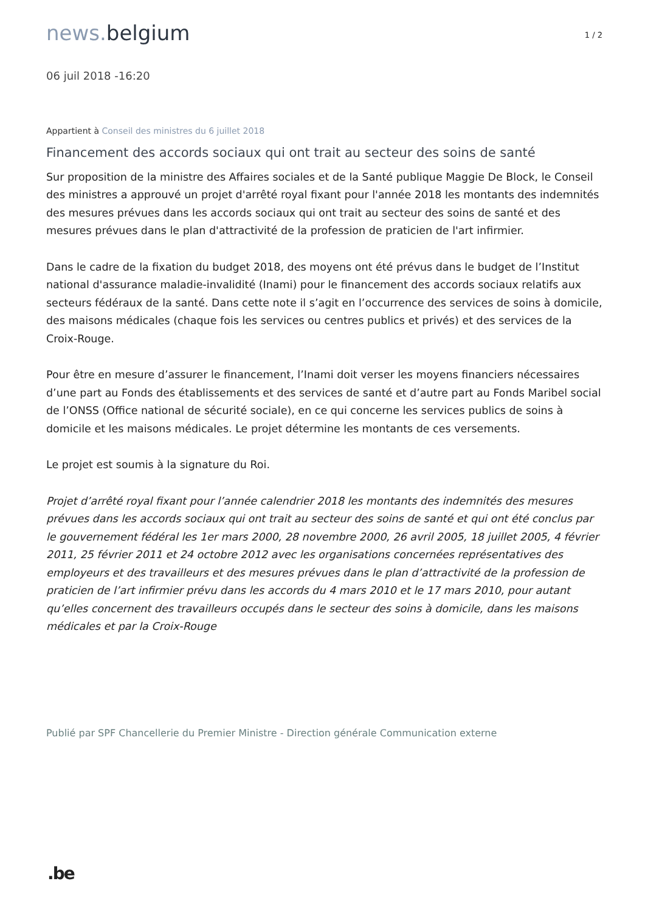news. belgium
1 / 2
06 juil 2018 -16:20
Appartient à Conseil des ministres du 6 juillet 2018
Financement des accords sociaux qui ont trait au secteur des soins de santé
Sur proposition de la ministre des Affaires sociales et de la Santé publique Maggie De Block, le Conseil des ministres a approuvé un projet d'arrêté royal fixant pour l'année 2018 les montants des indemnités des mesures prévues dans les accords sociaux qui ont trait au secteur des soins de santé et des mesures prévues dans le plan d'attractivité de la profession de praticien de l'art infirmier.
Dans le cadre de la fixation du budget 2018, des moyens ont été prévus dans le budget de l’Institut national d'assurance maladie-invalidité (Inami) pour le financement des accords sociaux relatifs aux secteurs fédéraux de la santé. Dans cette note il s’agit en l’occurrence des services de soins à domicile, des maisons médicales (chaque fois les services ou centres publics et privés) et des services de la Croix-Rouge.
Pour être en mesure d’assurer le financement, l’Inami doit verser les moyens financiers nécessaires d’une part au Fonds des établissements et des services de santé et d’autre part au Fonds Maribel social de l’ONSS (Office national de sécurité sociale), en ce qui concerne les services publics de soins à domicile et les maisons médicales. Le projet détermine les montants de ces versements.
Le projet est soumis à la signature du Roi.
Projet d’arrêté royal fixant pour l’année calendrier 2018 les montants des indemnités des mesures prévues dans les accords sociaux qui ont trait au secteur des soins de santé et qui ont été conclus par le gouvernement fédéral les 1er mars 2000, 28 novembre 2000, 26 avril 2005, 18 juillet 2005, 4 février 2011, 25 février 2011 et 24 octobre 2012 avec les organisations concernées représentatives des employeurs et des travailleurs et des mesures prévues dans le plan d’attractivité de la profession de praticien de l’art infirmier prévu dans les accords du 4 mars 2010 et le 17 mars 2010, pour autant qu’elles concernent des travailleurs occupés dans le secteur des soins à domicile, dans les maisons médicales et par la Croix-Rouge
Publié par SPF Chancellerie du Premier Ministre - Direction générale Communication externe
.be